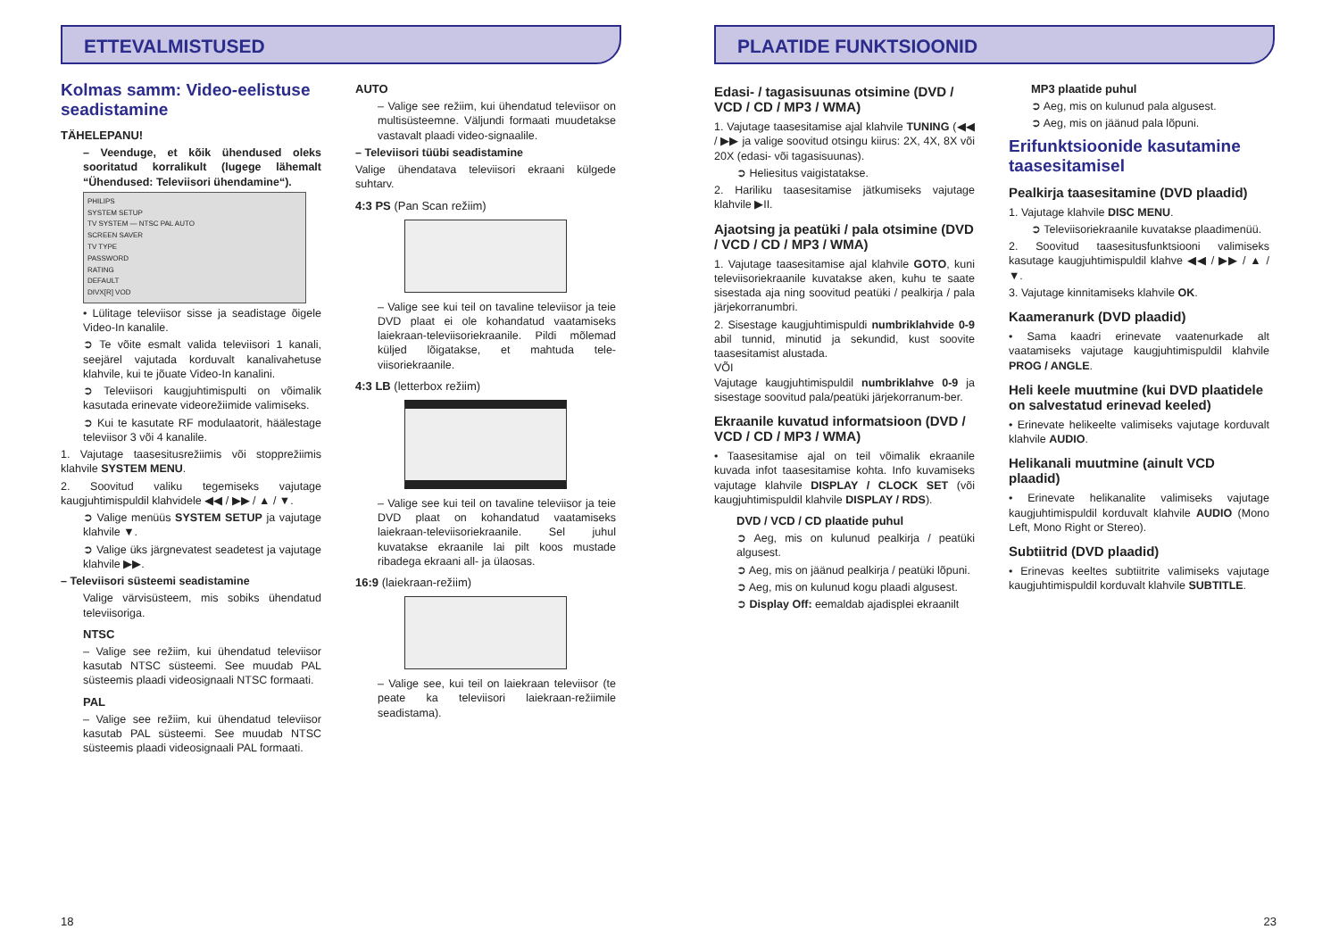ETTEVALMISTUSED
Kolmas samm: Video-eelistuse seadistamine
TÄHELEPANU!
– Veenduge, et kõik ühendused oleks sooritatud korralikult (lugege lähemalt “Ühendused: Televiisori ühendamine“).
PHILIPS
SYSTEM SETUP
TV SYSTEM — NTSC PAL AUTO
SCREEN SAVER
TV TYPE
PASSWORD
RATING
DEFAULT
DIVX[R] VOD
• Lülitage televiisor sisse ja seadistage õigele Video-In kanalile.
➲ Te võite esmalt valida televiisori 1 kanali, seejärel vajutada korduvalt kanalivahetuse klahvile, kui te jõuate Video-In kanalini.
➲ Televiisori kaugjuhtimispulti on võimalik kasutada erinevate videorežiimide valimiseks.
➲ Kui te kasutate RF modulaatorit, häälestage televiisor 3 või 4 kanalile.
1. Vajutage taasesitusrežiimis või stopprežiimis klahvile SYSTEM MENU.
2. Soovitud valiku tegemiseks vajutage kaugjuhtimispuldil klahvidele ◀◀ / ▶▶ / ▲ / ▼.
➲ Valige menüüs SYSTEM SETUP ja vajutage klahvile ▼.
➲ Valige üks järgnevatest seadetest ja vajutage klahvile ▶▶.
– Televiisori süsteemi seadistamine
Valige värvisüsteem, mis sobiks ühendatud televiisoriga.
NTSC
– Valige see režiim, kui ühendatud televiisor kasutab NTSC süsteemi. See muudab PAL süsteemis plaadi videosignaali NTSC formaati.
PAL
– Valige see režiim, kui ühendatud televiisor kasutab PAL süsteemi. See muudab NTSC süsteemis plaadi videosignaali PAL formaati.
AUTO
– Valige see režiim, kui ühendatud televiisor on multisüsteemne. Väljundi formaati muudetakse vastavalt plaadi video-signaalile.
– Televiisori tüübi seadistamine
Valige ühendatava televiisori ekraani külgede suhtarv.
4:3 PS (Pan Scan režiim)
– Valige see kui teil on tavaline televiisor ja teie DVD plaat ei ole kohandatud vaatamiseks laiekraan-televiisoriekraanile. Pildi mõlemad küljed lõigatakse, et mahtuda tele-viisoriekraanile.
4:3 LB (letterbox režiim)
– Valige see kui teil on tavaline televiisor ja teie DVD plaat on kohandatud vaatamiseks laiekraan-televiisoriekraanile. Sel juhul kuvatakse ekraanile lai pilt koos mustade ribadega ekraani all- ja ülaosas.
16:9 (laiekraan-režiim)
– Valige see, kui teil on laiekraan televiisor (te peate ka televiisori laiekraan-režiimile seadistama).
18
PLAATIDE FUNKTSIOONID
Edasi- / tagasisuunas otsimine (DVD / VCD / CD / MP3 / WMA)
1. Vajutage taasesitamise ajal klahvile TUNING (◀◀ / ▶▶ ja valige soovitud otsingu kiirus: 2X, 4X, 8X või 20X (edasi- või tagasisuunas).
➲ Heliesitus vaigistatakse.
2. Hariliku taasesitamise jätkumiseks vajutage klahvile ▶II.
Ajaotsing ja peatüki / pala otsimine (DVD / VCD / CD / MP3 / WMA)
1. Vajutage taasesitamise ajal klahvile GOTO, kuni televiisoriekraanile kuvatakse aken, kuhu te saate sisestada aja ning soovitud peatüki / pealkirja / pala järjekorranumbri.
2. Sisestage kaugjuhtimispuldi numbriklahvide 0-9 abil tunnid, minutid ja sekundid, kust soovite taasesitamist alustada.
VÕI
Vajutage kaugjuhtimispuldil numbriklahve 0-9 ja sisestage soovitud pala/peatüki järjekorranum-ber.
Ekraanile kuvatud informatsioon (DVD / VCD / CD / MP3 / WMA)
• Taasesitamise ajal on teil võimalik ekraanile kuvada infot taasesitamise kohta. Info kuvamiseks vajutage klahvile DISPLAY / CLOCK SET (või kaugjuhtimispuldil klahvile DISPLAY / RDS).
DVD / VCD / CD plaatide puhul
➲ Aeg, mis on kulunud pealkirja / peatüki algusest.
➲ Aeg, mis on jäänud pealkirja / peatüki lõpuni.
➲ Aeg, mis on kulunud kogu plaadi algusest.
➲ Display Off: eemaldab ajadisplei ekraanilt
MP3 plaatide puhul
➲ Aeg, mis on kulunud pala algusest.
➲ Aeg, mis on jäänud pala lõpuni.
Erifunktsioonide kasutamine taasesitamisel
Pealkirja taasesitamine (DVD plaadid)
1. Vajutage klahvile DISC MENU.
➲ Televiisoriekraanile kuvatakse plaadimenüü.
2. Soovitud taasesitusfunktsiooni valimiseks kasutage kaugjuhtimispuldil klahve ◀◀ / ▶▶ / ▲ / ▼.
3. Vajutage kinnitamiseks klahvile OK.
Kaameranurk (DVD plaadid)
• Sama kaadri erinevate vaatenurkade alt vaatamiseks vajutage kaugjuhtimispuldil klahvile PROG / ANGLE.
Heli keele muutmine (kui DVD plaatidele on salvestatud erinevad keeled)
• Erinevate helikeelte valimiseks vajutage korduvalt klahvile AUDIO.
Helikanali muutmine (ainult VCD plaadid)
• Erinevate helikanalite valimiseks vajutage kaugjuhtimispuldil korduvalt klahvile AUDIO (Mono Left, Mono Right or Stereo).
Subtiitrid (DVD plaadid)
• Erinevas keeltes subtiitrite valimiseks vajutage kaugjuhtimispuldil korduvalt klahvile SUBTITLE.
23